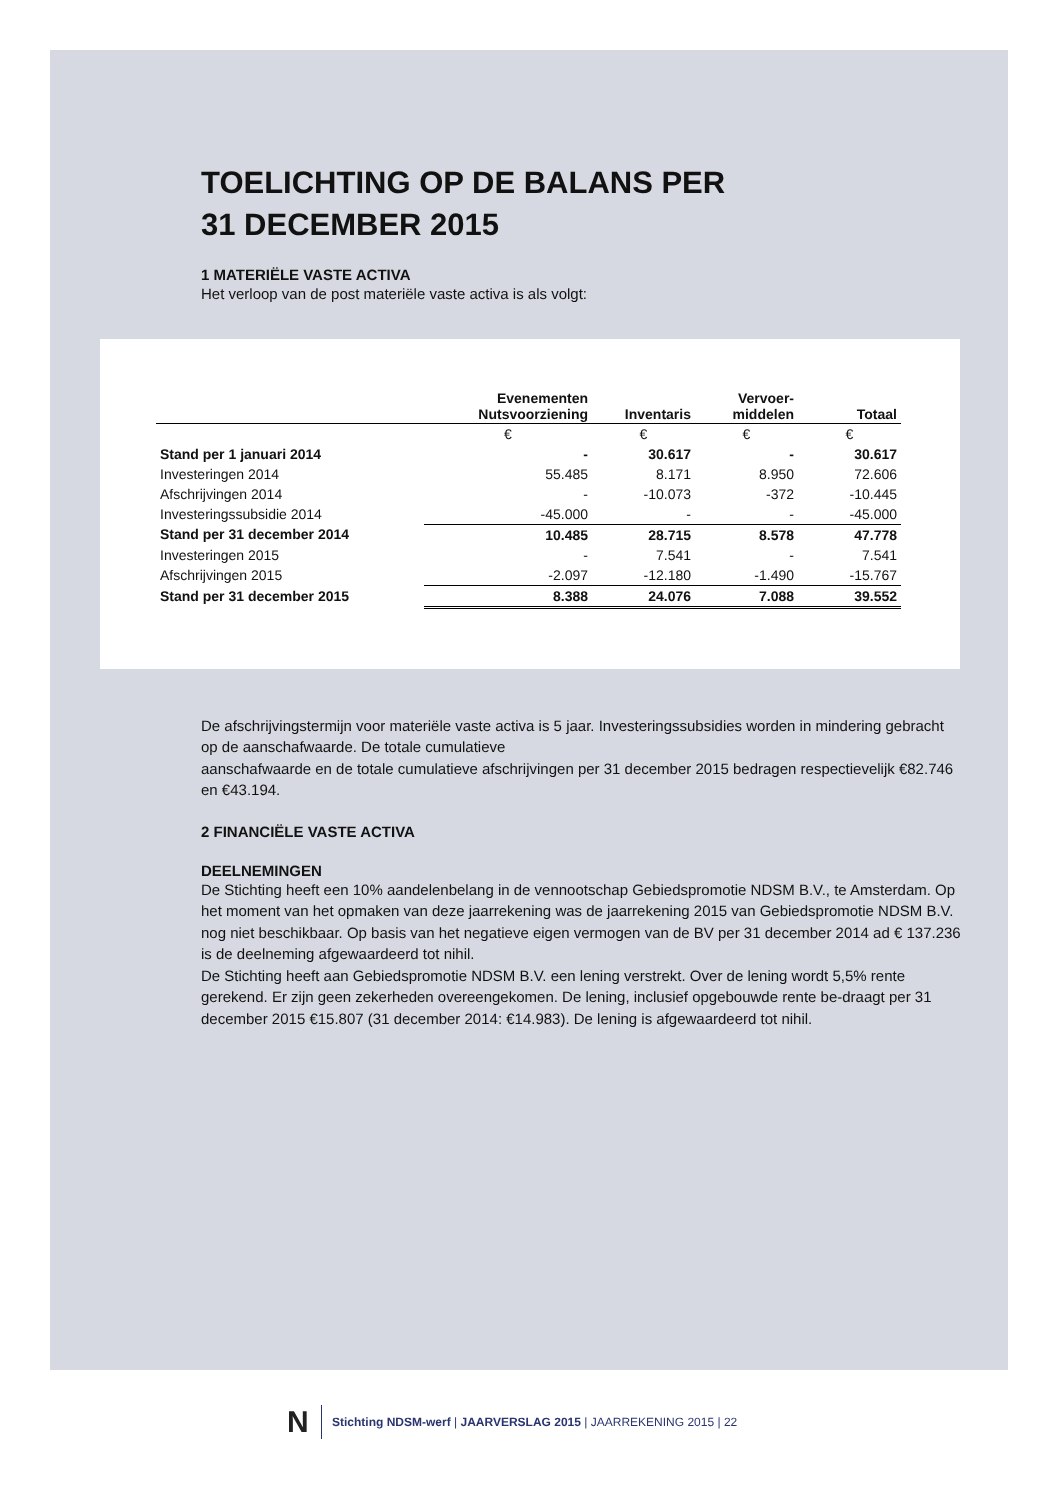TOELICHTING OP DE BALANS PER
31 DECEMBER 2015
1 MATERIËLE VASTE ACTIVA
Het verloop van de post materiële vaste activa is als volgt:
| | Evenementen Nutsvoorziening | Inventaris | Vervoer- middelen | Totaal |
| --- | --- | --- | --- | --- |
| | € | € | € | € |
| Stand per 1 januari 2014 | - | 30.617 | - | 30.617 |
| Investeringen 2014 | 55.485 | 8.171 | 8.950 | 72.606 |
| Afschrijvingen 2014 | - | -10.073 | -372 | -10.445 |
| Investeringssubsidie 2014 | -45.000 | - | - | -45.000 |
| Stand per 31 december 2014 | 10.485 | 28.715 | 8.578 | 47.778 |
| Investeringen 2015 | - | 7.541 | - | 7.541 |
| Afschrijvingen 2015 | -2.097 | -12.180 | -1.490 | -15.767 |
| Stand per 31 december 2015 | 8.388 | 24.076 | 7.088 | 39.552 |
De afschrijvingstermijn voor materiële vaste activa is 5 jaar. Investeringssubsidies worden in mindering gebracht op de aanschafwaarde. De totale cumulatieve
aanschafwaarde en de totale cumulatieve afschrijvingen per 31 december 2015 bedragen respectievelijk €82.746 en €43.194.
2 FINANCIËLE VASTE ACTIVA
DEELNEMINGEN
De Stichting heeft een 10% aandelenbelang in de vennootschap Gebiedspromotie NDSM B.V., te Amsterdam. Op het moment van het opmaken van deze jaarrekening was de jaarrekening 2015 van Gebiedspromotie NDSM B.V. nog niet beschikbaar. Op basis van het negatieve eigen vermogen van de BV per 31 december 2014 ad € 137.236 is de deelneming afgewaardeerd tot nihil.
De Stichting heeft aan Gebiedspromotie NDSM B.V. een lening verstrekt. Over de lening wordt 5,5% rente gerekend. Er zijn geen zekerheden overeengekomen. De lening, inclusief opgebouwde rente be-draagt per 31 december 2015 €15.807 (31 december 2014: €14.983). De lening is afgewaardeerd tot nihil.
N
Stichting NDSM-werf | JAARVERSLAG 2015 | JAARREKENING 2015 | 22